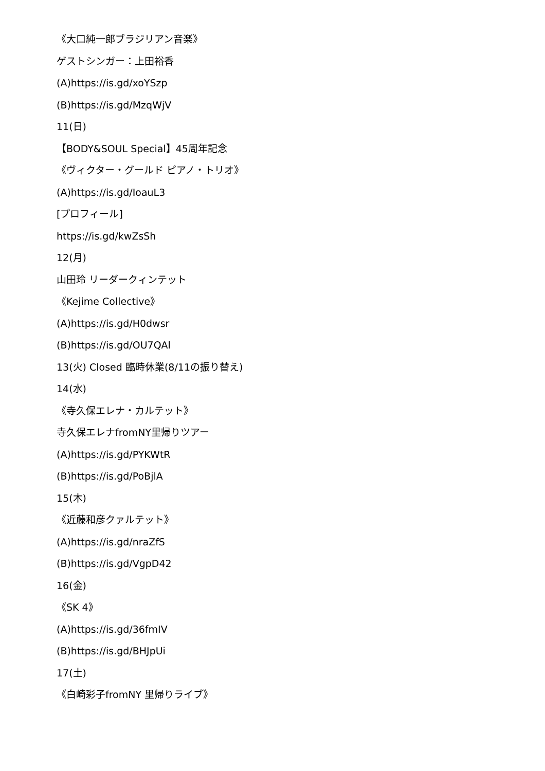《大口純一郎ブラジリアン音楽》
ゲストシンガー：上田裕香
(A)https://is.gd/xoYSzp
(B)https://is.gd/MzqWjV
11(日)
【BODY&SOUL Special】45周年記念
《ヴィクター・グールド ピアノ・トリオ》
(A)https://is.gd/IoauL3
[プロフィール]
https://is.gd/kwZsSh
12(月)
山田玲 リーダークィンテット
《Kejime Collective》
(A)https://is.gd/H0dwsr
(B)https://is.gd/OU7QAl
13(火) Closed 臨時休業(8/11の振り替え)
14(水)
《寺久保エレナ・カルテット》
寺久保エレナfromNY里帰りツアー
(A)https://is.gd/PYKWtR
(B)https://is.gd/PoBjlA
15(木)
《近藤和彦クァルテット》
(A)https://is.gd/nraZfS
(B)https://is.gd/VgpD42
16(金)
《SK 4》
(A)https://is.gd/36fmIV
(B)https://is.gd/BHJpUi
17(土)
《白崎彩子fromNY 里帰りライブ》